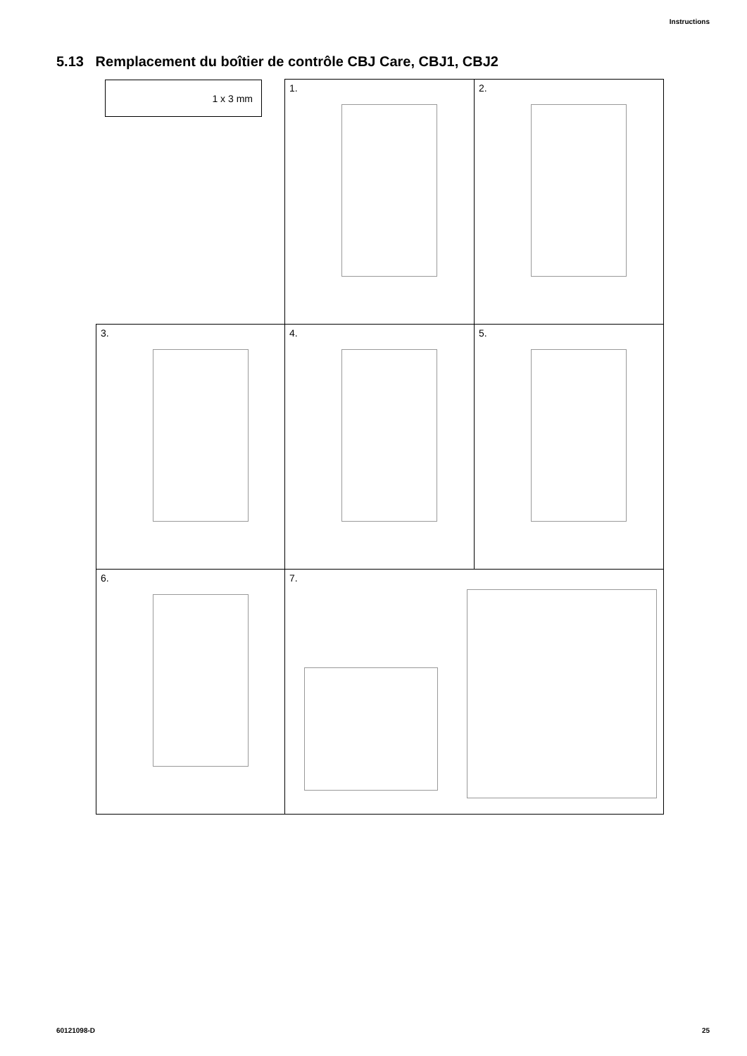Instructions
5.13 Remplacement du boîtier de contrôle CBJ Care, CBJ1, CBJ2
1.
2.
3.
4.
5.
6.
7.
1 x 3 mm
60121098-D 25